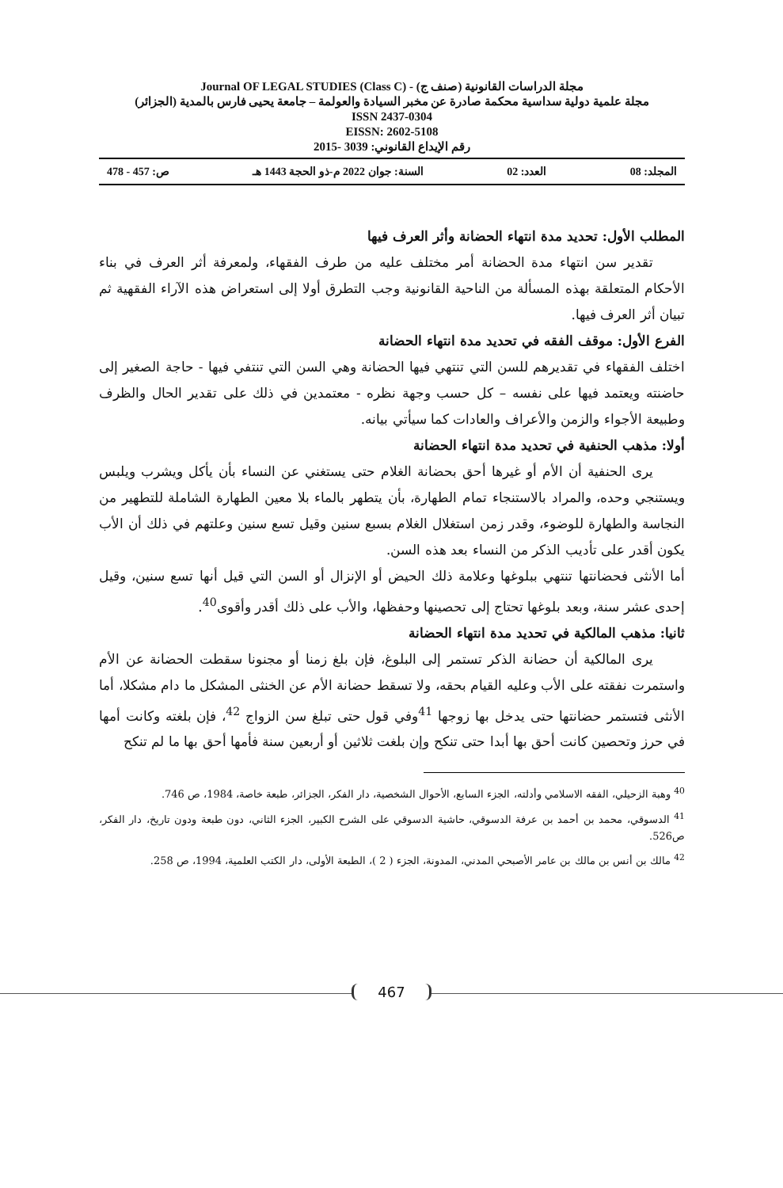مجلة الدراسات القانونية (صنف ج) - Journal OF LEGAL STUDIES (Class C)
مجلة علمية دولية سداسية محكمة صادرة عن مخبر السيادة والعولمة – جامعة يحيى فارس بالمدية (الجزائر)
ISSN 2437-0304
EISSN: 2602-5108
رقم الإيداع القانوني: 3039 -2015
المجلد: 08 العدد: 02 السنة: جوان 2022 م-ذو الحجة 1443 هـ ص: 457 - 478
467
المطلب الأول: تحديد مدة انتهاء الحضانة وأثر العرف فيها
تقدير سن انتهاء مدة الحضانة أمر مختلف عليه من طرف الفقهاء، ولمعرفة أثر العرف في بناء الأحكام المتعلقة بهذه المسألة من الناحية القانونية وجب التطرق أولا إلى استعراض هذه الآراء الفقهية ثم تبيان أثر العرف فيها.
الفرع الأول: موقف الفقه في تحديد مدة انتهاء الحضانة
اختلف الفقهاء في تقديرهم للسن التي تنتهي فيها الحضانة وهي السن التي تنتفي فيها - حاجة الصغير إلى حاضنته ويعتمد فيها على نفسه – كل حسب وجهة نظره - معتمدين في ذلك على تقدير الحال والظرف وطبيعة الأجواء والزمن والأعراف والعادات كما سيأتي بيانه.
أولا: مذهب الحنفية في تحديد مدة انتهاء الحضانة
يرى الحنفية أن الأم أو غيرها أحق بحضانة الغلام حتى يستغني عن النساء بأن يأكل ويشرب ويلبس ويستنجي وحده، والمراد بالاستنجاء تمام الطهارة، بأن يتطهر بالماء بلا معين الطهارة الشاملة للتطهير من النجاسة والطهارة للوضوء، وقدر زمن استغلال الغلام بسبع سنين وقيل تسع سنين وعلتهم في ذلك أن الأب يكون أقدر على تأديب الذكر من النساء بعد هذه السن.
أما الأنثى فحضانتها تنتهي ببلوغها وعلامة ذلك الحيض أو الإنزال أو السن التي قيل أنها تسع سنين، وقيل إحدى عشر سنة، وبعد بلوغها تحتاج إلى تحصينها وحفظها، والأب على ذلك أقدر وأقوى<sup>40</sup>.
ثانيا: مذهب المالكية في تحديد مدة انتهاء الحضانة
يرى المالكية أن حضانة الذكر تستمر إلى البلوغ، فإن بلغ زمنا أو مجنونا سقطت الحضانة عن الأم واستمرت نفقته على الأب وعليه القيام بحقه، ولا تسقط حضانة الأم عن الخنثى المشكل ما دام مشكلا، أما الأنثى فتستمر حضانتها حتى يدخل بها زوجها <sup>41</sup>وفي قول حتى تبلغ سن الزواج <sup>42</sup>، فإن بلغته وكانت أمها في حرز وتحصين كانت أحق بها أبدا حتى تنكح وإن بلغت ثلاثين أو أربعين سنة فأمها أحق بها ما لم تنكح
<sup>40</sup> وهبة الزحيلي، الفقه الاسلامي وأدلته، الجزء السابع، الأحوال الشخصية، دار الفكر، الجزائر، طبعة خاصة، 1984، ص 746.
<sup>41</sup> الدسوقي، محمد بن أحمد بن عرفة الدسوقي، حاشية الدسوقي على الشرح الكبير، الجزء الثاني، دون طبعة ودون تاريخ، دار الفكر، ص526.
<sup>42</sup> مالك بن أنس بن مالك بن عامر الأصبحي المدني، المدونة، الجزء ( 2 )، الطبعة الأولى، دار الكتب العلمية، 1994، ص 258.